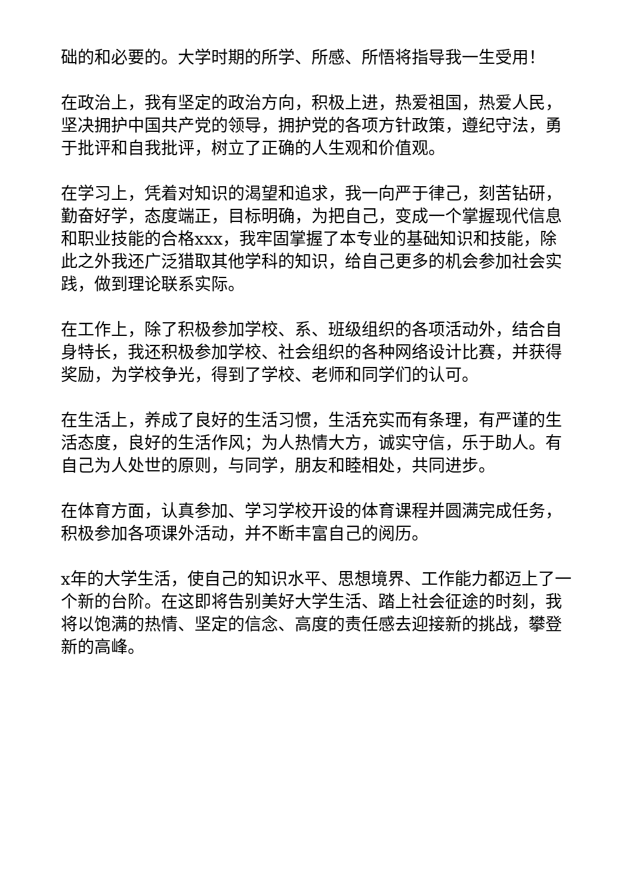础的和必要的。大学时期的所学、所感、所悟将指导我一生受用！
在政治上，我有坚定的政治方向，积极上进，热爱祖国，热爱人民，坚决拥护中国共产党的领导，拥护党的各项方针政策，遵纪守法，勇于批评和自我批评，树立了正确的人生观和价值观。
在学习上，凭着对知识的渴望和追求，我一向严于律己，刻苦钻研，勤奋好学，态度端正，目标明确，为把自己，变成一个掌握现代信息和职业技能的合格xxx，我牢固掌握了本专业的基础知识和技能，除此之外我还广泛猎取其他学科的知识，给自己更多的机会参加社会实践，做到理论联系实际。
在工作上，除了积极参加学校、系、班级组织的各项活动外，结合自身特长，我还积极参加学校、社会组织的各种网络设计比赛，并获得奖励，为学校争光，得到了学校、老师和同学们的认可。
在生活上，养成了良好的生活习惯，生活充实而有条理，有严谨的生活态度，良好的生活作风；为人热情大方，诚实守信，乐于助人。有自己为人处世的原则，与同学，朋友和睦相处，共同进步。
在体育方面，认真参加、学习学校开设的体育课程并圆满完成任务，积极参加各项课外活动，并不断丰富自己的阅历。
x年的大学生活，使自己的知识水平、思想境界、工作能力都迈上了一个新的台阶。在这即将告别美好大学生活、踏上社会征途的时刻，我将以饱满的热情、坚定的信念、高度的责任感去迎接新的挑战，攀登新的高峰。